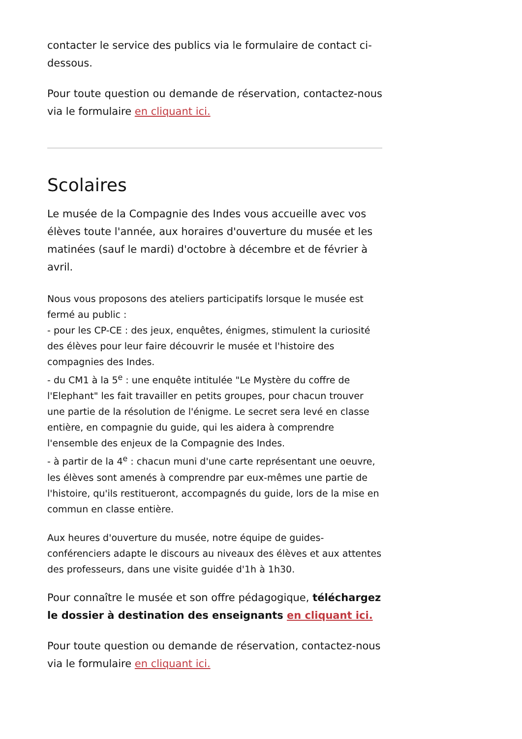contacter le service des publics via le formulaire de contact ci-dessous.
Pour toute question ou demande de réservation, contactez-nous via le formulaire en cliquant ici.
Scolaires
Le musée de la Compagnie des Indes vous accueille avec vos élèves toute l'année, aux horaires d'ouverture du musée et les matinées (sauf le mardi) d'octobre à décembre et de février à avril.
Nous vous proposons des ateliers participatifs lorsque le musée est fermé au public :
- pour les CP-CE : des jeux, enquêtes, énigmes, stimulent la curiosité des élèves pour leur faire découvrir le musée et l'histoire des compagnies des Indes.
- du CM1 à la 5<sup>e</sup> : une enquête intitulée "Le Mystère du coffre de l'Elephant" les fait travailler en petits groupes, pour chacun trouver une partie de la résolution de l'énigme. Le secret sera levé en classe entière, en compagnie du guide, qui les aidera à comprendre l'ensemble des enjeux de la Compagnie des Indes.
- à partir de la 4<sup>e</sup> : chacun muni d'une carte représentant une oeuvre, les élèves sont amenés à comprendre par eux-mêmes une partie de l'histoire, qu'ils restitueront, accompagnés du guide, lors de la mise en commun en classe entière.
Aux heures d'ouverture du musée, notre équipe de guides-conférenciers adapte le discours au niveaux des élèves et aux attentes des professeurs, dans une visite guidée d'1h à 1h30.
Pour connaître le musée et son offre pédagogique, téléchargez le dossier à destination des enseignants en cliquant ici.
Pour toute question ou demande de réservation, contactez-nous via le formulaire en cliquant ici.